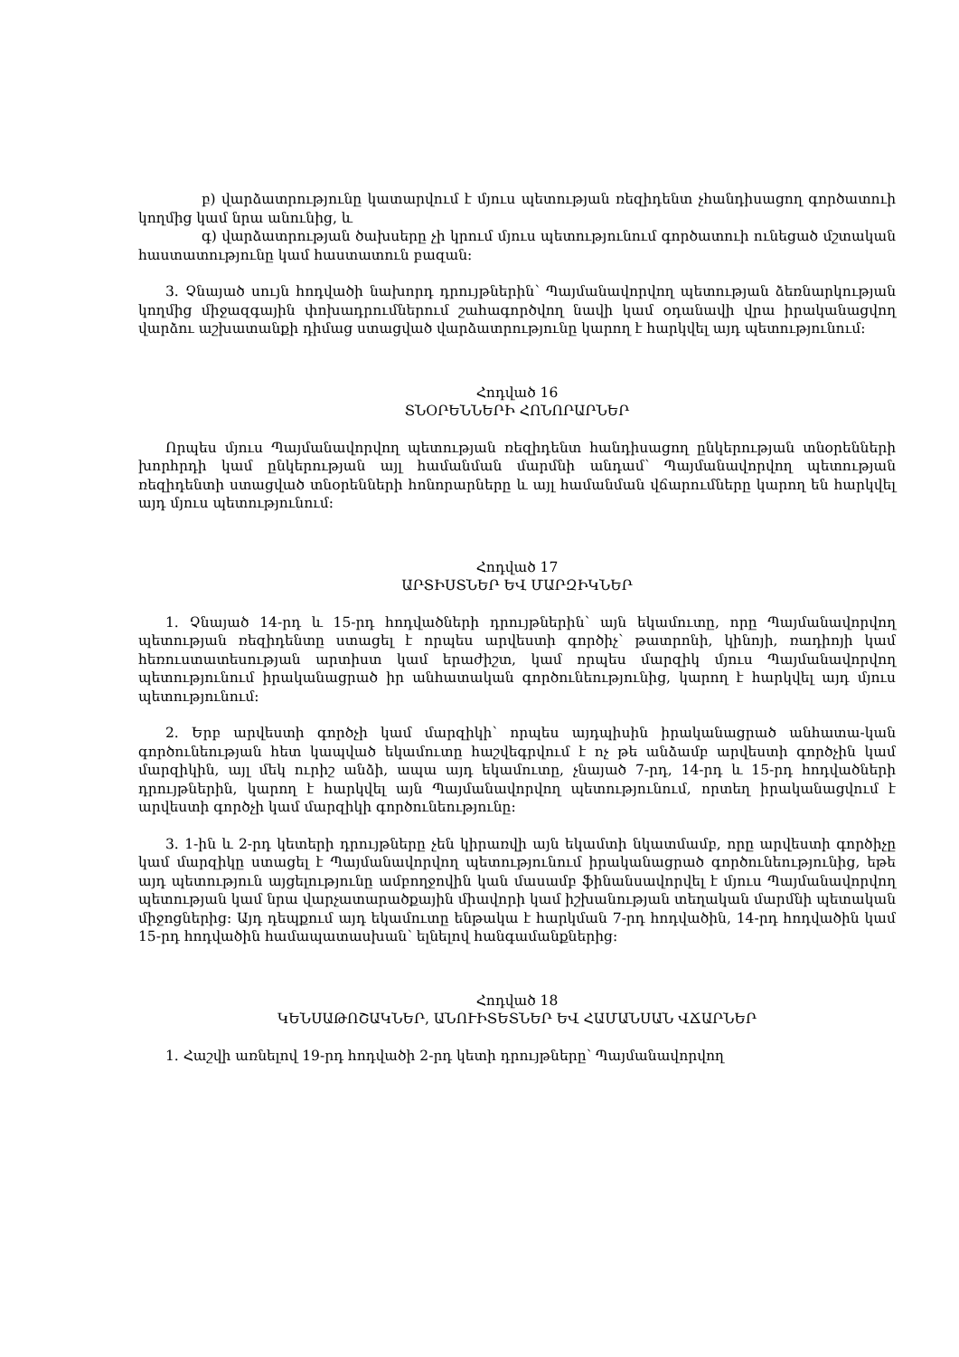բ) վարձատրությունը կատարվում է մյուս պետության ռեզիդենտ չհանդիսացող գործատուի կողմից կամ նրա անունից, և
գ) վարձատրության ծախսերը չի կրում մյուս պետությունում գործատուի ունեցած մշտական հաստատությունը կամ հաստատուն բազան:
3. Չնայած սույն հոդվածի նախորդ դրույթներին՝ Պայմանավորվող պետության ձեռնարկության կողմից միջազգային փոխադրումներում շահագործվող նավի կամ օդանավի վրա իրականացվող վարձու աշխատանքի դիմաց ստացված վարձատրությունը կարող է հարկվել այդ պետությունում:
Հոդված 16
ՏՆՕՐԵՆՆԵՐԻ ՀՈՆՈՐԱՐՆԵՐ
Որպես մյուս Պայմանավորվող պետության ռեզիդենտ հանդիսացող ընկերության տնօրենների խորհրդի կամ ընկերության այլ համանման մարմնի անդամ՝ Պայմանավորվող պետության ռեզիդենտի ստացված տնօրենների հոնորարները և այլ համանման վճարումները կարող են հարկվել այդ մյուս պետությունում:
Հոդված 17
ԱՐՏԻՍՏՆԵՐ ԵՎ ՄԱՐԶԻԿՆԵՐ
1. Չնայած 14-րդ և 15-րդ հոդվածների դրույթներին՝ այն եկամուտը, որը Պայմանավորվող պետության ռեզիդենտը ստացել է որպես արվեստի գործիչ՝ թատրոնի, կինոյի, ռադիոյի կամ հեռուստատեսության արտիստ կամ երաժիշտ, կամ որպես մարզիկ մյուս Պայմանավորվող պետությունում իրականացրած իր անհատական գործունեությունից, կարող է հարկվել այդ մյուս պետությունում:
2. Երբ արվեստի գործչի կամ մարզիկի՝ որպես այդպիսին իրականացրած անհատա-կան գործունեության հետ կապված եկամուտը հաշվեգրվում է ոչ թե անձամբ արվեստի գործչին կամ մարզիկին, այլ մեկ ուրիշ անձի, ապա այդ եկամուտը, չնայած 7-րդ, 14-րդ և 15-րդ հոդվածների դրույթներին, կարող է հարկվել այն Պայմանավորվող պետությունում, որտեղ իրականացվում է արվեստի գործչի կամ մարզիկի գործունեությունը:
3. 1-ին և 2-րդ կետերի դրույթները չեն կիրառվի այն եկամտի նկատմամբ, որը արվեստի գործիչը կամ մարզիկը ստացել է Պայմանավորվող պետությունում իրականացրած գործունեությունից, եթե այդ պետություն այցելությունը ամբողջովին կան մասամբ ֆինանսավորվել է մյուս Պայմանավորվող պետության կամ նրա վարչատարածքային միավորի կամ իշխանության տեղական մարմնի պետական միջոցներից: Այդ դեպքում այդ եկամուտը ենթակա է հարկման 7-րդ հոդվածին, 14-րդ հոդվածին կամ 15-րդ հոդվածին համապատասխան՝ ելնելով հանգամանքներից:
Հոդված 18
ԿԵՆՍԱԹՈՇԱԿՆԵՐ, ԱՆՈՒԻՏԵՏՆԵՐ ԵՎ ՀԱՄԱՆՍԱՆ ՎՃԱՐՆԵՐ
1. Հաշվի առնելով 19-րդ հոդվածի 2-րդ կետի դրույթները՝ Պայմանավորվող